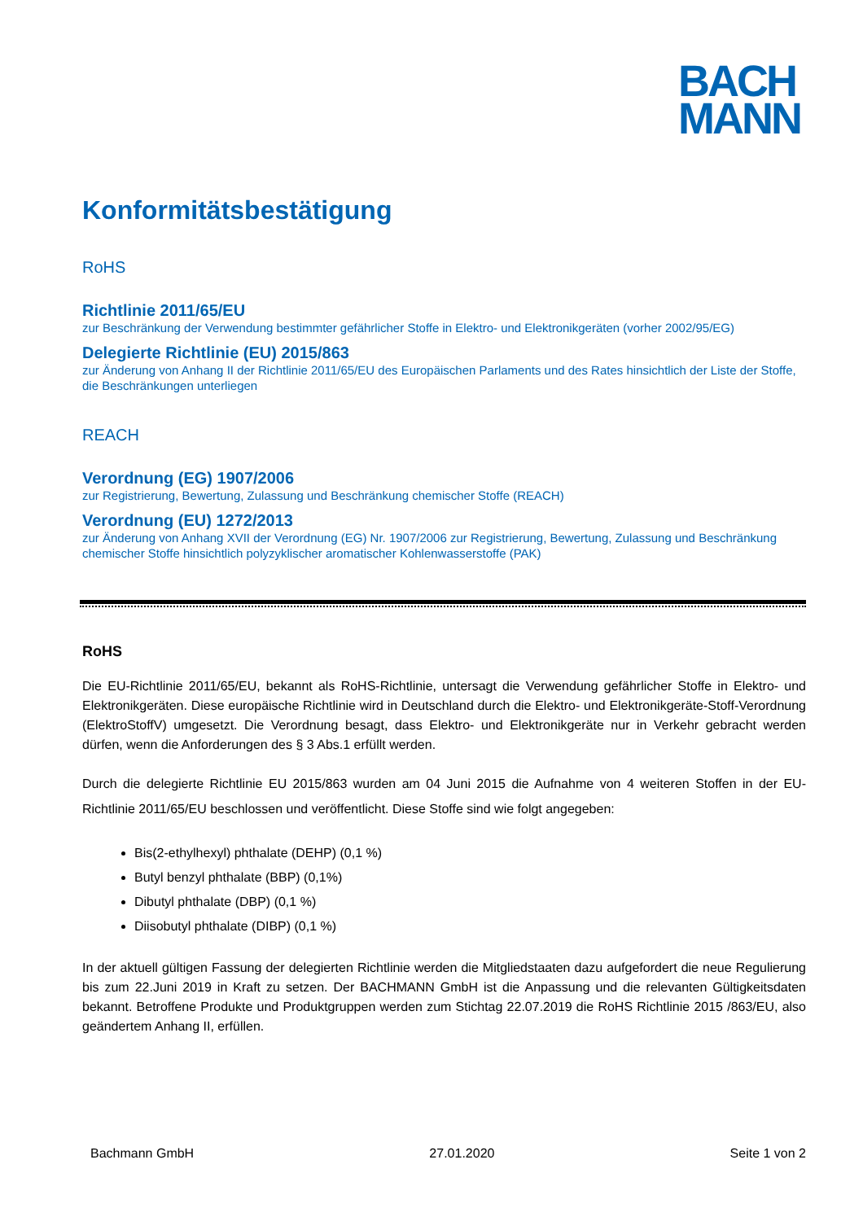BACH
MANN
Konformitätsbestätigung
RoHS
Richtlinie 2011/65/EU
zur Beschränkung der Verwendung bestimmter gefährlicher Stoffe in Elektro- und Elektronikgeräten (vorher 2002/95/EG)
Delegierte Richtlinie (EU) 2015/863
zur Änderung von Anhang II der Richtlinie 2011/65/EU des Europäischen Parlaments und des Rates hinsichtlich der Liste der Stoffe, die Beschränkungen unterliegen
REACH
Verordnung (EG) 1907/2006
zur Registrierung, Bewertung, Zulassung und Beschränkung chemischer Stoffe (REACH)
Verordnung (EU) 1272/2013
zur Änderung von Anhang XVII der Verordnung (EG) Nr. 1907/2006 zur Registrierung, Bewertung, Zulassung und Beschränkung chemischer Stoffe hinsichtlich polyzyklischer aromatischer Kohlenwasserstoffe (PAK)
RoHS
Die EU-Richtlinie 2011/65/EU, bekannt als RoHS-Richtlinie, untersagt die Verwendung gefährlicher Stoffe in Elektro- und Elektronikgeräten. Diese europäische Richtlinie wird in Deutschland durch die Elektro- und Elektronikgeräte-Stoff-Verordnung (ElektroStoffV) umgesetzt. Die Verordnung besagt, dass Elektro- und Elektronikgeräte nur in Verkehr gebracht werden dürfen, wenn die Anforderungen des § 3 Abs.1 erfüllt werden.
Durch die delegierte Richtlinie EU 2015/863 wurden am 04 Juni 2015 die Aufnahme von 4 weiteren Stoffen in der EU-Richtlinie 2011/65/EU beschlossen und veröffentlicht. Diese Stoffe sind wie folgt angegeben:
Bis(2-ethylhexyl) phthalate (DEHP) (0,1 %)
Butyl benzyl phthalate (BBP) (0,1%)
Dibutyl phthalate (DBP) (0,1 %)
Diisobutyl phthalate (DIBP) (0,1 %)
In der aktuell gültigen Fassung der delegierten Richtlinie werden die Mitgliedstaaten dazu aufgefordert die neue Regulierung bis zum 22.Juni 2019 in Kraft zu setzen. Der BACHMANN GmbH ist die Anpassung und die relevanten Gültigkeitsdaten bekannt. Betroffene Produkte und Produktgruppen werden zum Stichtag 22.07.2019 die RoHS Richtlinie 2015 /863/EU, also geändertem Anhang II, erfüllen.
Bachmann GmbH 27.01.2020 Seite 1 von 2